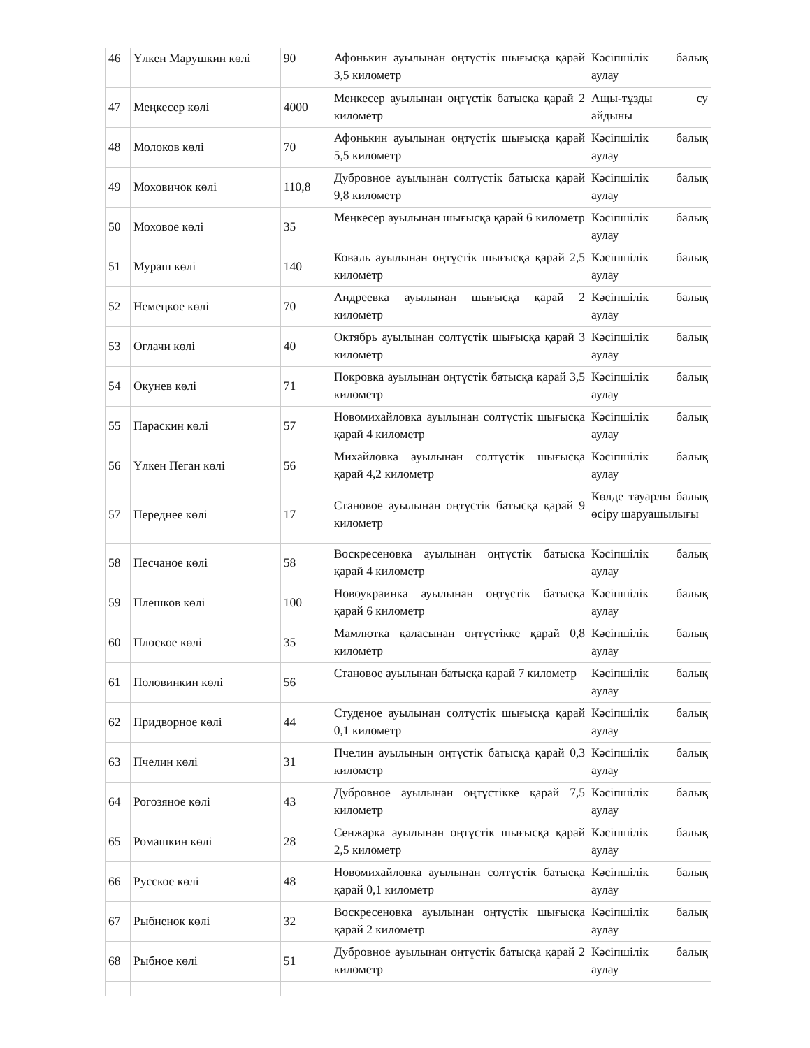| 46 | Үлкен Марушкин көлі | 90 | Афонькин ауылынан оңтүстік шығысқа қарай 3,5 километр | Кәсіпшілік балық аулау |
| 47 | Меңкесер көлі | 4000 | Меңкесер ауылынан оңтүстік батысқа қарай 2 километр | Ащы-тұзды су айдыны |
| 48 | Молоков көлі | 70 | Афонькин ауылынан оңтүстік шығысқа қарай 5,5 километр | Кәсіпшілік балық аулау |
| 49 | Моховичок көлі | 110,8 | Дубровное ауылынан солтүстік батысқа қарай 9,8 километр | Кәсіпшілік балық аулау |
| 50 | Моховое көлі | 35 | Меңкесер ауылынан шығысқа қарай 6 километр | Кәсіпшілік балық аулау |
| 51 | Мураш көлі | 140 | Коваль ауылынан оңтүстік шығысқа қарай 2,5 километр | Кәсіпшілік балық аулау |
| 52 | Немецкое көлі | 70 | Андреевка ауылынан шығысқа қарай 2 километр | Кәсіпшілік балық аулау |
| 53 | Оглачи көлі | 40 | Октябрь ауылынан солтүстік шығысқа қарай 3 километр | Кәсіпшілік балық аулау |
| 54 | Окунев көлі | 71 | Покровка ауылынан оңтүстік батысқа қарай 3,5 километр | Кәсіпшілік балық аулау |
| 55 | Параскин көлі | 57 | Новомихайловка ауылынан солтүстік шығысқа қарай 4 километр | Кәсіпшілік балық аулау |
| 56 | Үлкен Пеган көлі | 56 | Михайловка ауылынан солтүстік шығысқа қарай 4,2 километр | Кәсіпшілік балық аулау |
| 57 | Переднее көлі | 17 | Становое ауылынан оңтүстік батысқа қарай 9 километр | Көлде тауарлы балық өсіру шаруашылығы |
| 58 | Песчаное көлі | 58 | Воскресеновка ауылынан оңтүстік батысқа қарай 4 километр | Кәсіпшілік балық аулау |
| 59 | Плешков көлі | 100 | Новоукраинка ауылынан оңтүстік батысқа қарай 6 километр | Кәсіпшілік балық аулау |
| 60 | Плоское көлі | 35 | Мамлютка қаласынан оңтүстікке қарай 0,8 километр | Кәсіпшілік балық аулау |
| 61 | Половинкин көлі | 56 | Становое ауылынан батысқа қарай 7 километр | Кәсіпшілік балық аулау |
| 62 | Придворное көлі | 44 | Студеное ауылынан солтүстік шығысқа қарай 0,1 километр | Кәсіпшілік балық аулау |
| 63 | Пчелин көлі | 31 | Пчелин ауылының оңтүстік батысқа қарай 0,3 километр | Кәсіпшілік балық аулау |
| 64 | Рогозяное көлі | 43 | Дубровное ауылынан оңтүстікке қарай 7,5 километр | Кәсіпшілік балық аулау |
| 65 | Ромашкин көлі | 28 | Сенжарка ауылынан оңтүстік шығысқа қарай 2,5 километр | Кәсіпшілік балық аулау |
| 66 | Русское көлі | 48 | Новомихайловка ауылынан солтүстік батысқа қарай 0,1 километр | Кәсіпшілік балық аулау |
| 67 | Рыбненок көлі | 32 | Воскресеновка ауылынан оңтүстік шығысқа қарай 2 километр | Кәсіпшілік балық аулау |
| 68 | Рыбное көлі | 51 | Дубровное ауылынан оңтүстік батысқа қарай 2 километр | Кәсіпшілік балық аулау |